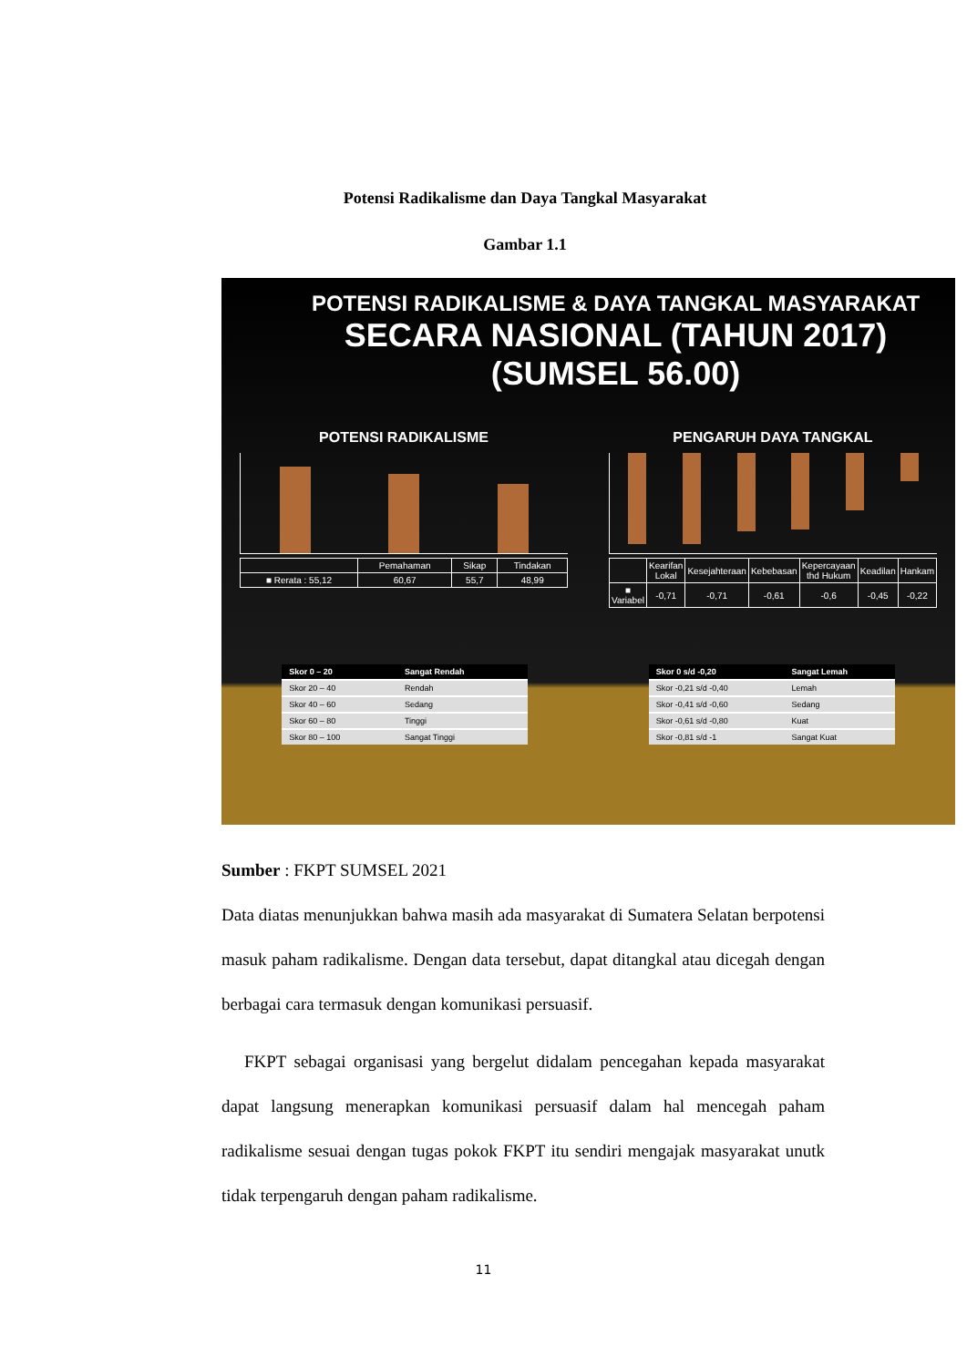Potensi Radikalisme dan Daya Tangkal Masyarakat
Gambar 1.1
POTENSI RADIKALISME & DAYA TANGKAL MASYARAKAT
SECARA NASIONAL (TAHUN 2017)
(SUMSEL 56.00)
POTENSI RADIKALISME
| | Pemahaman | Sikap | Tindakan |
| ■ Rerata : 55,12 | 60,67 | 55,7 | 48,99 |
PENGARUH DAYA TANGKAL
| | Kearifan Lokal | Kesejahteraan | Kebebasan | Kepercayaan thd Hukum | Keadilan | Hankam |
| ■ Variabel | -0,71 | -0,71 | -0,61 | -0,6 | -0,45 | -0,22 |
| Skor 0 – 20 | Sangat Rendah |
| --- | --- |
| Skor 20 – 40 | Rendah |
| Skor 40 – 60 | Sedang |
| Skor 60 – 80 | Tinggi |
| Skor 80 – 100 | Sangat Tinggi |
| Skor 0 s/d -0,20 | Sangat Lemah |
| --- | --- |
| Skor -0,21 s/d -0,40 | Lemah |
| Skor -0,41 s/d -0,60 | Sedang |
| Skor -0,61 s/d -0,80 | Kuat |
| Skor -0,81 s/d -1 | Sangat Kuat |
Sumber : FKPT SUMSEL 2021
Data diatas menunjukkan bahwa masih ada masyarakat di Sumatera Selatan berpotensi masuk paham radikalisme. Dengan data tersebut, dapat ditangkal atau dicegah dengan berbagai cara termasuk dengan komunikasi persuasif.
FKPT sebagai organisasi yang bergelut didalam pencegahan kepada masyarakat dapat langsung menerapkan komunikasi persuasif dalam hal mencegah paham radikalisme sesuai dengan tugas pokok FKPT itu sendiri mengajak masyarakat unutk tidak terpengaruh dengan paham radikalisme.
11